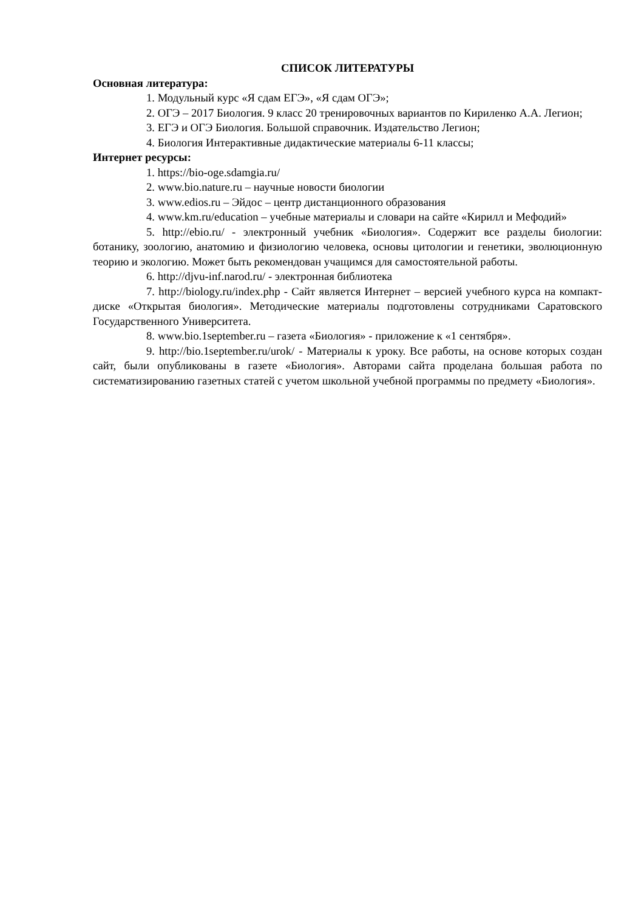СПИСОК ЛИТЕРАТУРЫ
Основная литература:
1. Модульный курс «Я сдам ЕГЭ», «Я сдам ОГЭ»;
2. ОГЭ – 2017 Биология. 9 класс 20 тренировочных вариантов по Кириленко А.А. Легион;
3. ЕГЭ и ОГЭ Биология. Большой справочник. Издательство Легион;
4. Биология Интерактивные дидактические материалы 6-11 классы;
Интернет ресурсы:
1. https://bio-oge.sdamgia.ru/
2. www.bio.nature.ru – научные новости биологии
3. www.edios.ru – Эйдос – центр дистанционного образования
4. www.km.ru/education – учебные материалы и словари на сайте «Кирилл и Мефодий»
5. http://ebio.ru/ - электронный учебник «Биология». Содержит все разделы биологии: ботанику, зоологию, анатомию и физиологию человека, основы цитологии и генетики, эволюционную теорию и экологию. Может быть рекомендован учащимся для самостоятельной работы.
6. http://djvu-inf.narod.ru/ - электронная библиотека
7. http://biology.ru/index.php - Сайт является Интернет – версией учебного курса на компакт-диске «Открытая биология». Методические материалы подготовлены сотрудниками Саратовского Государственного Университета.
8. www.bio.1september.ru – газета «Биология» - приложение к «1 сентября».
9. http://bio.1september.ru/urok/ - Материалы к уроку. Все работы, на основе которых создан сайт, были опубликованы в газете «Биология». Авторами сайта проделана большая работа по систематизированию газетных статей с учетом школьной учебной программы по предмету «Биология».